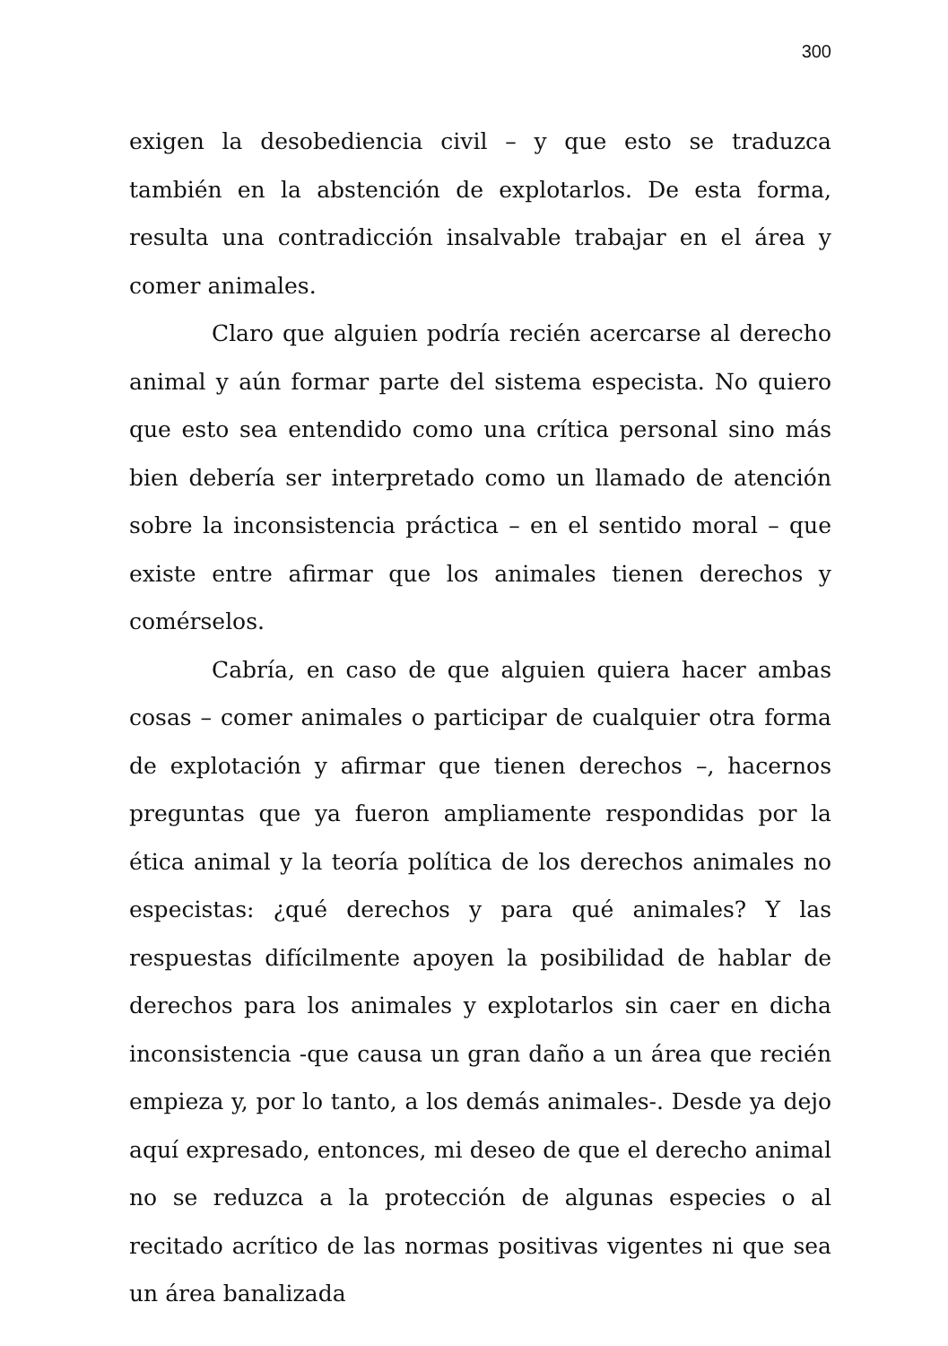300
exigen la desobediencia civil – y que esto se traduzca también en la abstención de explotarlos. De esta forma, resulta una contradicción insalvable trabajar en el área y comer animales.
Claro que alguien podría recién acercarse al derecho animal y aún formar parte del sistema especista. No quiero que esto sea entendido como una crítica personal sino más bien debería ser interpretado como un llamado de atención sobre la inconsistencia práctica – en el sentido moral – que existe entre afirmar que los animales tienen derechos y comérselos.
Cabría, en caso de que alguien quiera hacer ambas cosas – comer animales o participar de cualquier otra forma de explotación y afirmar que tienen derechos –, hacernos preguntas que ya fueron ampliamente respondidas por la ética animal y la teoría política de los derechos animales no especistas: ¿qué derechos y para qué animales? Y las respuestas difícilmente apoyen la posibilidad de hablar de derechos para los animales y explotarlos sin caer en dicha inconsistencia -que causa un gran daño a un área que recién empieza y, por lo tanto, a los demás animales-. Desde ya dejo aquí expresado, entonces, mi deseo de que el derecho animal no se reduzca a la protección de algunas especies o al recitado acrítico de las normas positivas vigentes ni que sea un área banalizada